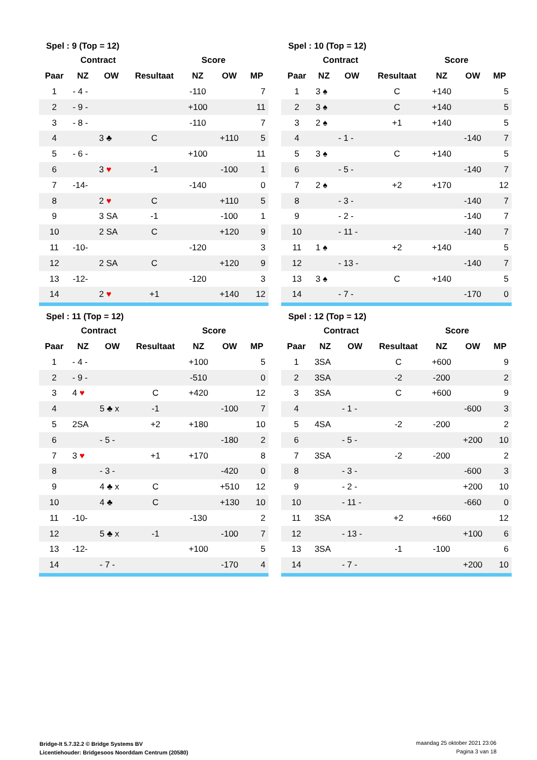| Spel : 9 (Top = 12) | | | | | | |
| --- | --- | --- | --- | --- | --- | --- |
| | Contract | | | Score | | |
| Paar | NZ | OW | Resultaat | NZ | OW | MP |
| 1 | - 4 - | | | -110 | | 7 |
| 2 | - 9 - | | | +100 | | 11 |
| 3 | - 8 - | | | -110 | | 7 |
| 4 | | 3 ♣ | C | | +110 | 5 |
| 5 | - 6 - | | | +100 | | 11 |
| 6 | | 3 ♥ | -1 | | -100 | 1 |
| 7 | -14- | | | -140 | | 0 |
| 8 | | 2 ♥ | C | | +110 | 5 |
| 9 | | 3 SA | -1 | | -100 | 1 |
| 10 | | 2 SA | C | | +120 | 9 |
| 11 | -10- | | | -120 | | 3 |
| 12 | | 2 SA | C | | +120 | 9 |
| 13 | -12- | | | -120 | | 3 |
| 14 | | 2 ♥ | +1 | | +140 | 12 |
| Spel : 10 (Top = 12) | | | | | | |
| --- | --- | --- | --- | --- | --- | --- |
| | Contract | | | Score | | |
| Paar | NZ | OW | Resultaat | NZ | OW | MP |
| 1 | 3 ♠ | | C | +140 | | 5 |
| 2 | 3 ♠ | | C | +140 | | 5 |
| 3 | 2 ♠ | | +1 | +140 | | 5 |
| 4 | | - 1 - | | | -140 | 7 |
| 5 | 3 ♠ | | C | +140 | | 5 |
| 6 | | - 5 - | | | -140 | 7 |
| 7 | 2 ♠ | | +2 | +170 | | 12 |
| 8 | | - 3 - | | | -140 | 7 |
| 9 | | - 2 - | | | -140 | 7 |
| 10 | | - 11 - | | | -140 | 7 |
| 11 | 1 ♠ | | +2 | +140 | | 5 |
| 12 | | - 13 - | | | -140 | 7 |
| 13 | 3 ♠ | | C | +140 | | 5 |
| 14 | | - 7 - | | | -170 | 0 |
| Spel : 11 (Top = 12) | | | | | | |
| --- | --- | --- | --- | --- | --- | --- |
| | Contract | | | Score | | |
| Paar | NZ | OW | Resultaat | NZ | OW | MP |
| 1 | - 4 - | | | +100 | | 5 |
| 2 | - 9 - | | | -510 | | 0 |
| 3 | 4 ♥ | | C | +420 | | 12 |
| 4 | | 5 ♣ x | -1 | | -100 | 7 |
| 5 | 2SA | | +2 | +180 | | 10 |
| 6 | | - 5 - | | | -180 | 2 |
| 7 | 3 ♥ | | +1 | +170 | | 8 |
| 8 | | - 3 - | | | -420 | 0 |
| 9 | | 4 ♣ x | C | | +510 | 12 |
| 10 | | 4 ♣ | C | | +130 | 10 |
| 11 | -10- | | | -130 | | 2 |
| 12 | | 5 ♣ x | -1 | | -100 | 7 |
| 13 | -12- | | | +100 | | 5 |
| 14 | | - 7 - | | | -170 | 4 |
| Spel : 12 (Top = 12) | | | | | | |
| --- | --- | --- | --- | --- | --- | --- |
| | Contract | | | Score | | |
| Paar | NZ | OW | Resultaat | NZ | OW | MP |
| 1 | 3SA | | C | +600 | | 9 |
| 2 | 3SA | | -2 | -200 | | 2 |
| 3 | 3SA | | C | +600 | | 9 |
| 4 | | - 1 - | | | -600 | 3 |
| 5 | 4SA | | -2 | -200 | | 2 |
| 6 | | - 5 - | | | +200 | 10 |
| 7 | 3SA | | -2 | -200 | | 2 |
| 8 | | - 3 - | | | -600 | 3 |
| 9 | | - 2 - | | | +200 | 10 |
| 10 | | - 11 - | | | -660 | 0 |
| 11 | 3SA | | +2 | +660 | | 12 |
| 12 | | - 13 - | | | +100 | 6 |
| 13 | 3SA | | -1 | -100 | | 6 |
| 14 | | - 7 - | | | +200 | 10 |
Bridge-It 5.7.32.2 © Bridge Systems BV
Licentiehouder: Bridgesoos Noorddam Centrum (20580)
maandag 25 oktober 2021 23:06
Pagina 3 van 18